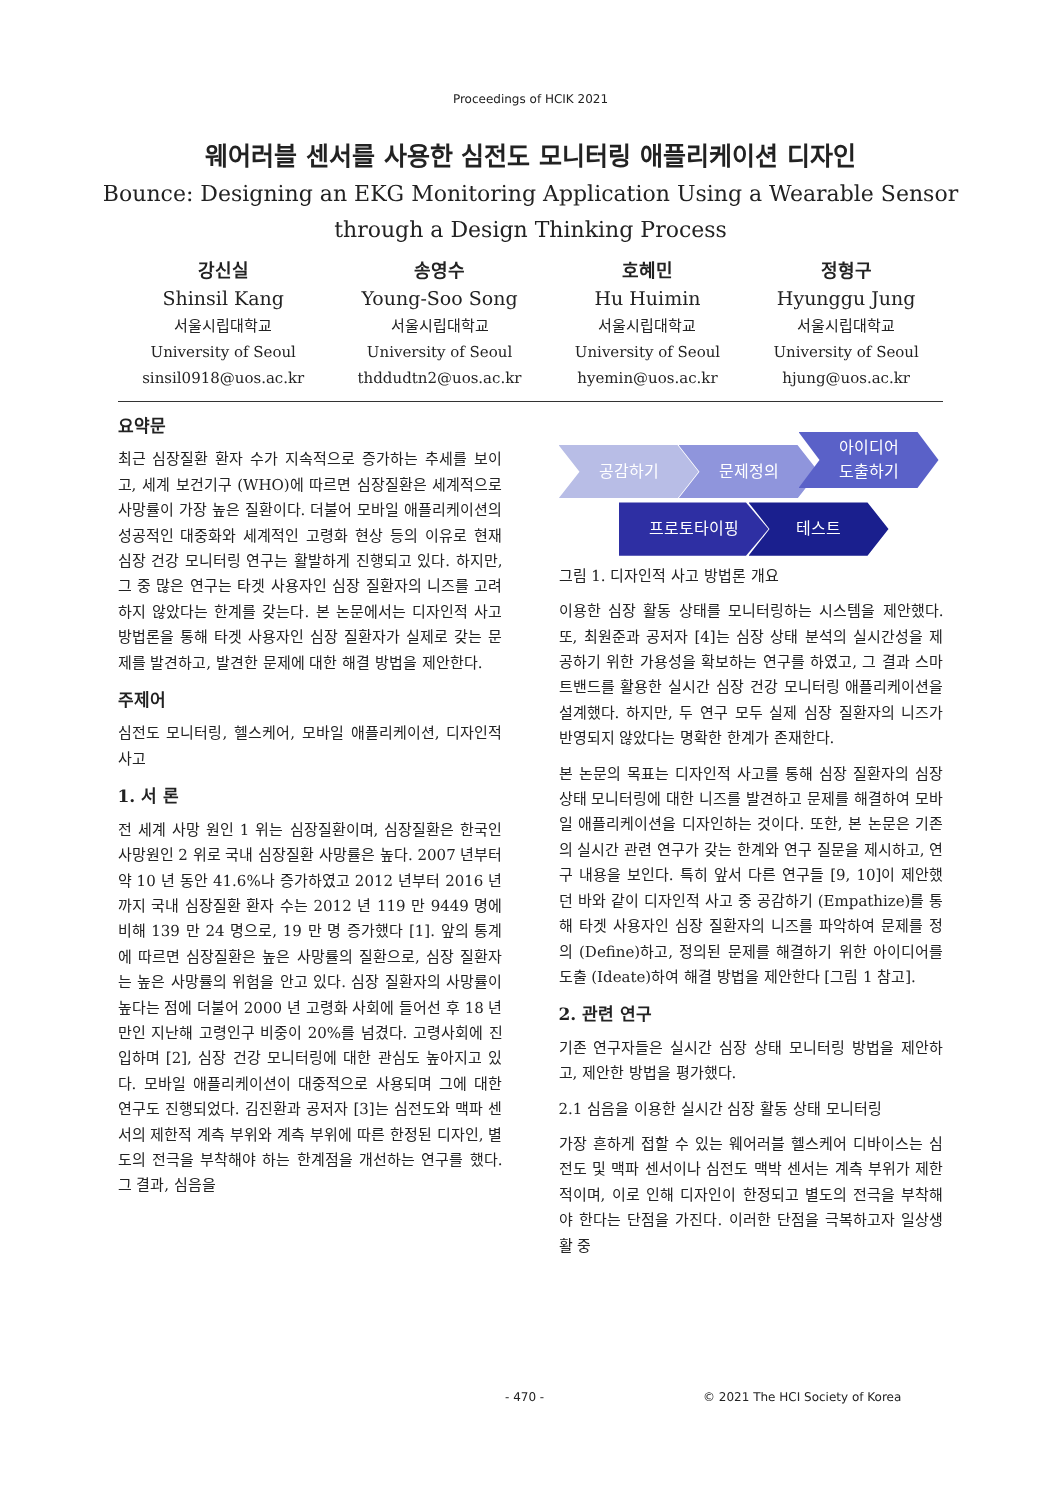Proceedings of HCIK 2021
웨어러블 센서를 사용한 심전도 모니터링 애플리케이션 디자인
Bounce: Designing an EKG Monitoring Application Using a Wearable Sensor
through a Design Thinking Process
강신실
Shinsil Kang
서울시립대학교
University of Seoul
sinsil0918@uos.ac.kr
송영수
Young-Soo Song
서울시립대학교
University of Seoul
thddudtn2@uos.ac.kr
호혜민
Hu Huimin
서울시립대학교
University of Seoul
hyemin@uos.ac.kr
정형구
Hyunggu Jung
서울시립대학교
University of Seoul
hjung@uos.ac.kr
요약문
최근 심장질환 환자 수가 지속적으로 증가하는 추세를 보이고, 세계 보건기구 (WHO)에 따르면 심장질환은 세계적으로 사망률이 가장 높은 질환이다. 더불어 모바일 애플리케이션의 성공적인 대중화와 세계적인 고령화 현상 등의 이유로 현재 심장 건강 모니터링 연구는 활발하게 진행되고 있다. 하지만, 그 중 많은 연구는 타겟 사용자인 심장 질환자의 니즈를 고려하지 않았다는 한계를 갖는다. 본 논문에서는 디자인적 사고 방법론을 통해 타겟 사용자인 심장 질환자가 실제로 갖는 문제를 발견하고, 발견한 문제에 대한 해결 방법을 제안한다.
주제어
심전도 모니터링, 헬스케어, 모바일 애플리케이션, 디자인적 사고
1. 서 론
전 세계 사망 원인 1 위는 심장질환이며, 심장질환은 한국인 사망원인 2 위로 국내 심장질환 사망률은 높다. 2007 년부터 약 10 년 동안 41.6%나 증가하였고 2012 년부터 2016 년까지 국내 심장질환 환자 수는 2012 년 119 만 9449 명에 비해 139 만 24 명으로, 19 만 명 증가했다 [1]. 앞의 통계에 따르면 심장질환은 높은 사망률의 질환으로, 심장 질환자는 높은 사망률의 위험을 안고 있다. 심장 질환자의 사망률이 높다는 점에 더불어 2000 년 고령화 사회에 들어선 후 18 년만인 지난해 고령인구 비중이 20%를 넘겼다. 고령사회에 진입하며 [2], 심장 건강 모니터링에 대한 관심도 높아지고 있다. 모바일 애플리케이션이 대중적으로 사용되며 그에 대한 연구도 진행되었다. 김진환과 공저자 [3]는 심전도와 맥파 센서의 제한적 계측 부위와 계측 부위에 따른 한정된 디자인, 별도의 전극을 부착해야 하는 한계점을 개선하는 연구를 했다. 그 결과, 심음을
공감하기 문제정의 아이디어
도출하기
프로토타이핑 테스트
그림 1. 디자인적 사고 방법론 개요
이용한 심장 활동 상태를 모니터링하는 시스템을 제안했다. 또, 최원준과 공저자 [4]는 심장 상태 분석의 실시간성을 제공하기 위한 가용성을 확보하는 연구를 하였고, 그 결과 스마트밴드를 활용한 실시간 심장 건강 모니터링 애플리케이션을 설계했다. 하지만, 두 연구 모두 실제 심장 질환자의 니즈가 반영되지 않았다는 명확한 한계가 존재한다.
본 논문의 목표는 디자인적 사고를 통해 심장 질환자의 심장 상태 모니터링에 대한 니즈를 발견하고 문제를 해결하여 모바일 애플리케이션을 디자인하는 것이다. 또한, 본 논문은 기존의 실시간 관련 연구가 갖는 한계와 연구 질문을 제시하고, 연구 내용을 보인다. 특히 앞서 다른 연구들 [9, 10]이 제안했던 바와 같이 디자인적 사고 중 공감하기 (Empathize)를 통해 타겟 사용자인 심장 질환자의 니즈를 파악하여 문제를 정의 (Define)하고, 정의된 문제를 해결하기 위한 아이디어를 도출 (Ideate)하여 해결 방법을 제안한다 [그림 1 참고].
2. 관련 연구
기존 연구자들은 실시간 심장 상태 모니터링 방법을 제안하고, 제안한 방법을 평가했다.
2.1 심음을 이용한 실시간 심장 활동 상태 모니터링
가장 흔하게 접할 수 있는 웨어러블 헬스케어 디바이스는 심전도 및 맥파 센서이나 심전도 맥박 센서는 계측 부위가 제한적이며, 이로 인해 디자인이 한정되고 별도의 전극을 부착해야 한다는 단점을 가진다. 이러한 단점을 극복하고자 일상생활 중
- 470 - © 2021 The HCI Society of Korea